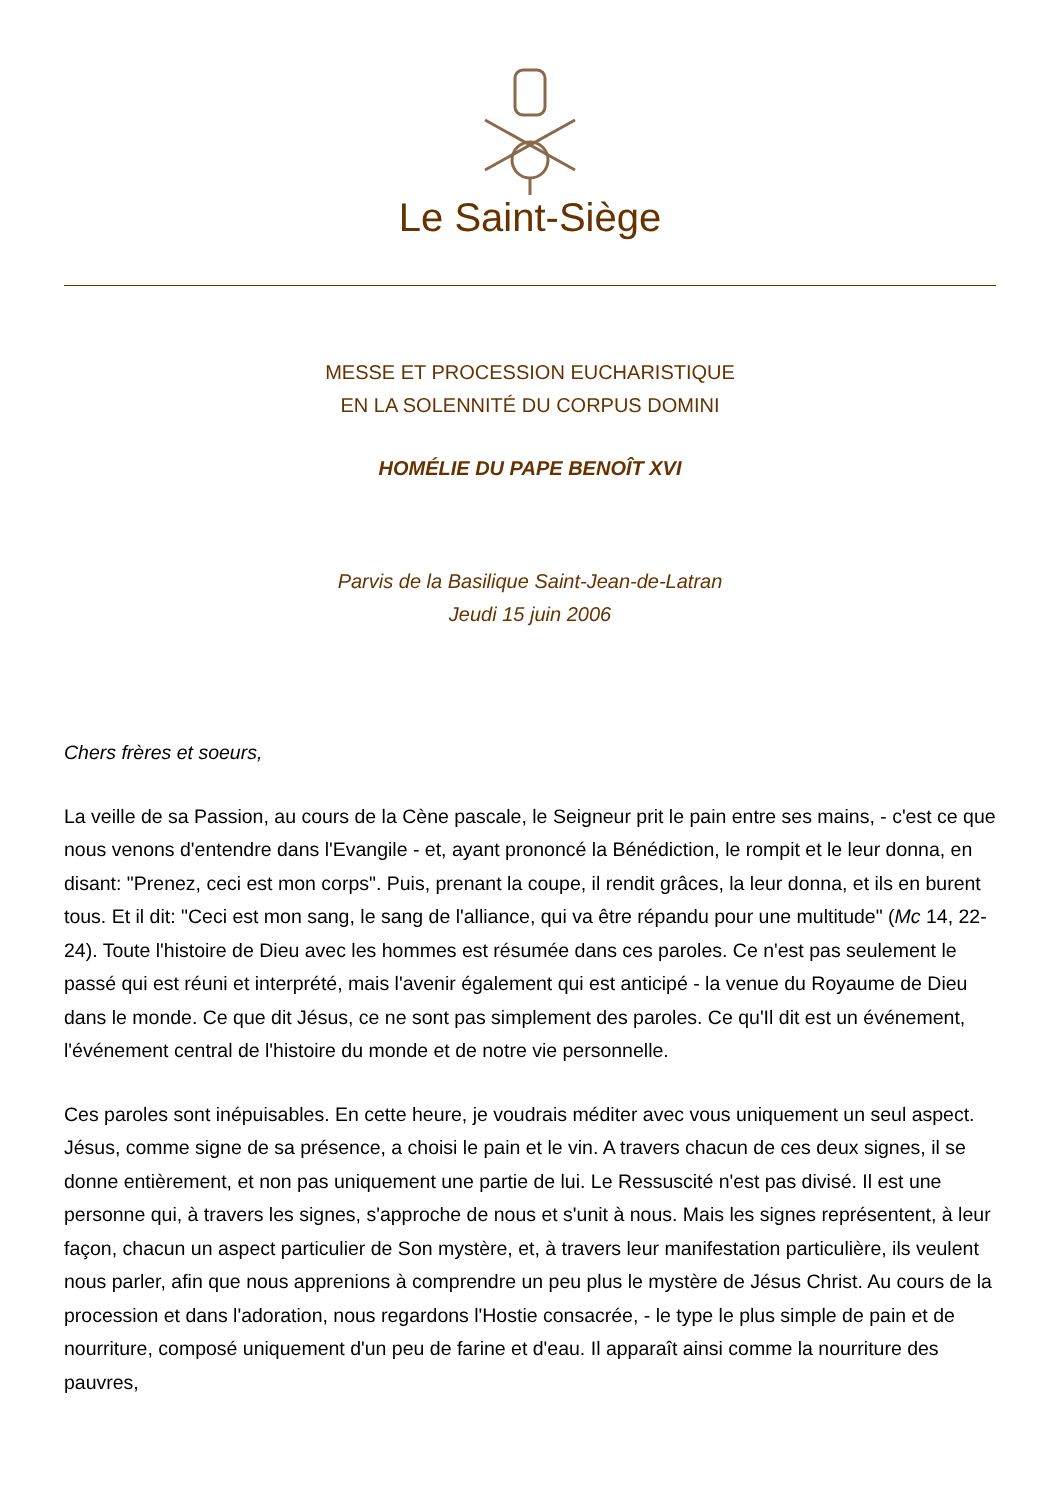Le Saint-Siège
MESSE ET PROCESSION EUCHARISTIQUE
EN LA SOLENNITÉ DU CORPUS DOMINI
HOMÉLIE DU PAPE BENOÎT XVI
Parvis de la Basilique Saint-Jean-de-Latran
Jeudi 15 juin 2006
Chers frères et soeurs,
La veille de sa Passion, au cours de la Cène pascale, le Seigneur prit le pain entre ses mains, - c'est ce que nous venons d'entendre dans l'Evangile - et, ayant prononcé la Bénédiction, le rompit et le leur donna, en disant: "Prenez, ceci est mon corps". Puis, prenant la coupe, il rendit grâces, la leur donna, et ils en burent tous. Et il dit: "Ceci est mon sang, le sang de l'alliance, qui va être répandu pour une multitude" (Mc 14, 22-24). Toute l'histoire de Dieu avec les hommes est résumée dans ces paroles. Ce n'est pas seulement le passé qui est réuni et interprété, mais l'avenir également qui est anticipé - la venue du Royaume de Dieu dans le monde. Ce que dit Jésus, ce ne sont pas simplement des paroles. Ce qu'Il dit est un événement, l'événement central de l'histoire du monde et de notre vie personnelle.
Ces paroles sont inépuisables. En cette heure, je voudrais méditer avec vous uniquement un seul aspect. Jésus, comme signe de sa présence, a choisi le pain et le vin. A travers chacun de ces deux signes, il se donne entièrement, et non pas uniquement une partie de lui. Le Ressuscité n'est pas divisé. Il est une personne qui, à travers les signes, s'approche de nous et s'unit à nous. Mais les signes représentent, à leur façon, chacun un aspect particulier de Son mystère, et, à travers leur manifestation particulière, ils veulent nous parler, afin que nous apprenions à comprendre un peu plus le mystère de Jésus Christ. Au cours de la procession et dans l'adoration, nous regardons l'Hostie consacrée, - le type le plus simple de pain et de nourriture, composé uniquement d'un peu de farine et d'eau. Il apparaît ainsi comme la nourriture des pauvres,